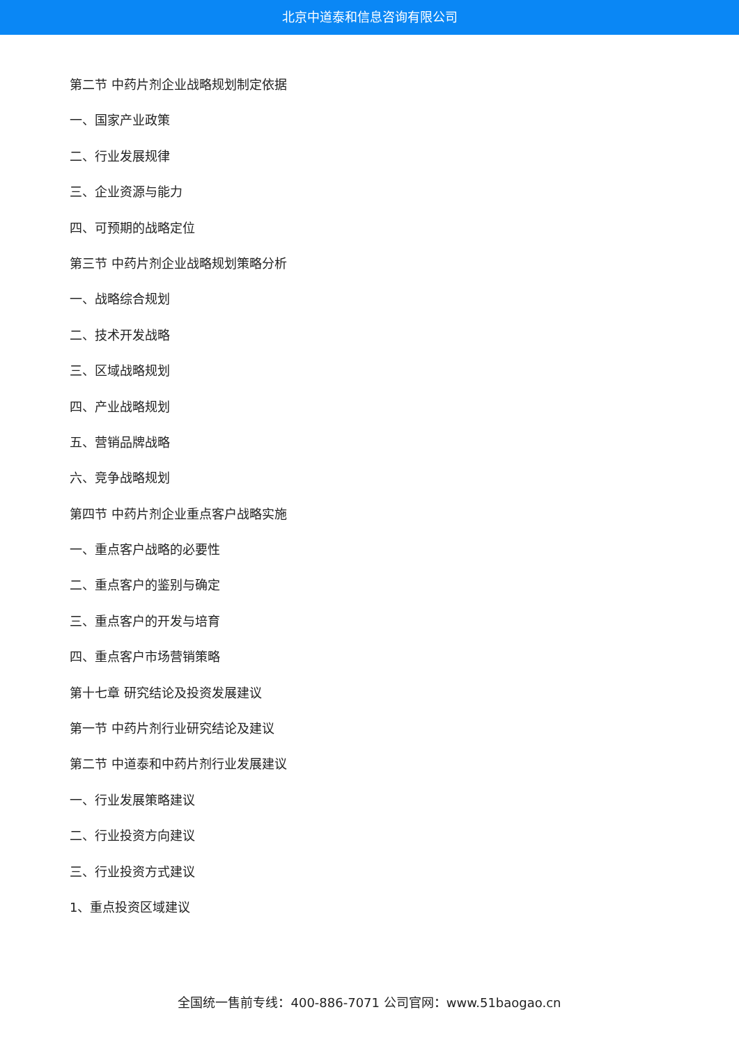北京中道泰和信息咨询有限公司
第二节 中药片剂企业战略规划制定依据
一、国家产业政策
二、行业发展规律
三、企业资源与能力
四、可预期的战略定位
第三节 中药片剂企业战略规划策略分析
一、战略综合规划
二、技术开发战略
三、区域战略规划
四、产业战略规划
五、营销品牌战略
六、竞争战略规划
第四节 中药片剂企业重点客户战略实施
一、重点客户战略的必要性
二、重点客户的鉴别与确定
三、重点客户的开发与培育
四、重点客户市场营销策略
第十七章 研究结论及投资发展建议
第一节 中药片剂行业研究结论及建议
第二节 中道泰和中药片剂行业发展建议
一、行业发展策略建议
二、行业投资方向建议
三、行业投资方式建议
1、重点投资区域建议
全国统一售前专线：400-886-7071 公司官网：www.51baogao.cn